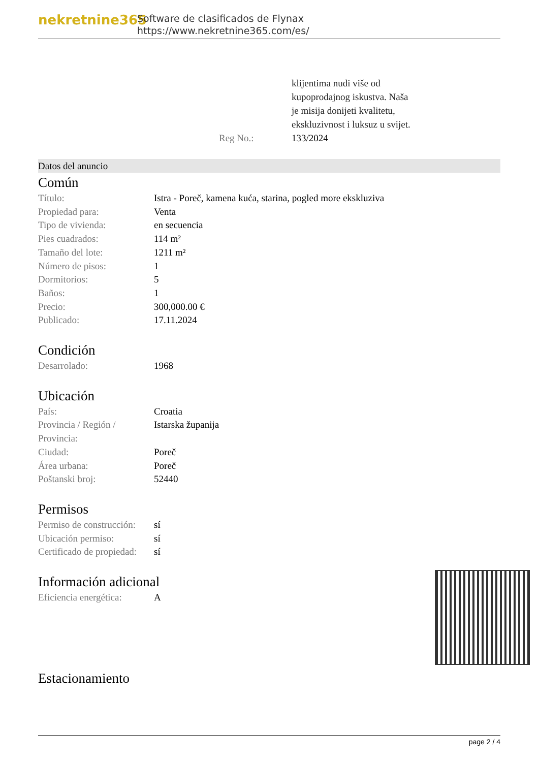nekretnine365
Software de clasificados de Flynax
https://www.nekretnine365.com/es/
klijentima nudi više od
kupoprodajnog iskustva. Naša
je misija donijeti kvalitetu,
ekskluzivnost i luksuz u svijet.
Reg No.: 133/2024
Datos del anuncio
Común
| Título: | Istra - Poreč, kamena kuća, starina, pogled more ekskluziva |
| Propiedad para: | Venta |
| Tipo de vivienda: | en secuencia |
| Pies cuadrados: | 114 m² |
| Tamaño del lote: | 1211 m² |
| Número de pisos: | 1 |
| Dormitorios: | 5 |
| Baños: | 1 |
| Precio: | 300,000.00 € |
| Publicado: | 17.11.2024 |
Condición
| Desarrolado: | 1968 |
Ubicación
| País: | Croatia |
| Provincia / Región / Provincia: | Istarska županija |
| Ciudad: | Poreč |
| Área urbana: | Poreč |
| Poštanski broj: | 52440 |
Permisos
| Permiso de construcción: | sí |
| Ubicación permiso: | sí |
| Certificado de propiedad: | sí |
Información adicional
| Eficiencia energética: | A |
Estacionamiento
page 2 / 4